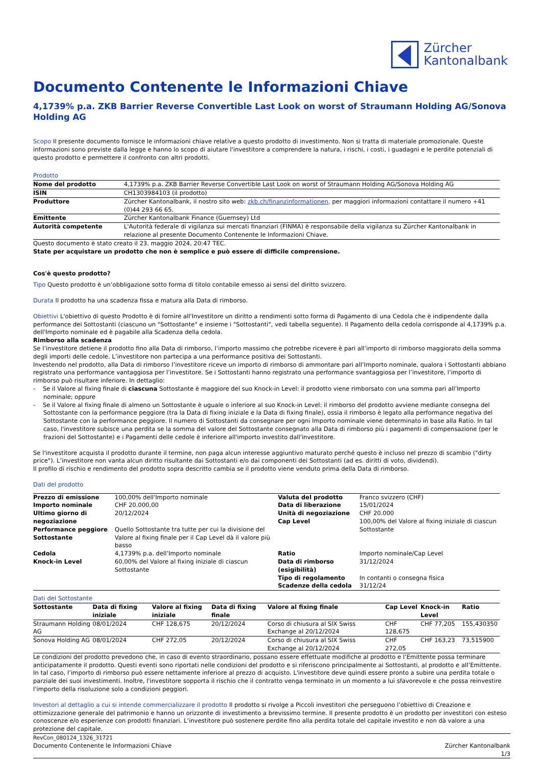Zürcher
Kantonalbank
Documento Contenente le Informazioni Chiave
4,1739% p.a. ZKB Barrier Reverse Convertible Last Look on worst of Straumann Holding AG/Sonova Holding AG
Scopo Il presente documento fornisce le informazioni chiave relative a questo prodotto di investimento. Non si tratta di materiale promozionale. Queste informazioni sono previste dalla legge e hanno lo scopo di aiutare l'investitore a comprendere la natura, i rischi, i costi, i guadagni e le perdite potenziali di questo prodotto e permettere il confronto con altri prodotti.
Prodotto
| Nome del prodotto | 4,1739% p.a. ZKB Barrier Reverse Convertible Last Look on worst of Straumann Holding AG/Sonova Holding AG |
| ISIN | CH1303984103 (il prodotto) |
| Produttore | Zürcher Kantonalbank, il nostro sito web: zkb.ch/finanzinformationen, per maggiori informazioni contattare il numero +41 (0)44 293 66 65. |
| Emittente | Zürcher Kantonalbank Finance (Guernsey) Ltd |
| Autorità competente | L'Autorità federale di vigilanza sui mercati finanziari (FINMA) è responsabile della vigilanza su Zürcher Kantonalbank in relazione al presente Documento Contenente le Informazioni Chiave. |
Questo documento è stato creato il 23. maggio 2024, 20:47 TEC.
State per acquistare un prodotto che non è semplice e può essere di difficile comprensione.
Cos'è questo prodotto?
Tipo Questo prodotto è un’obbligazione sotto forma di titolo contabile emesso ai sensi del diritto svizzero.
Durata Il prodotto ha una scadenza fissa e matura alla Data di rimborso.
Obiettivi L'obiettivo di questo Prodotto è di fornire all'Investitore un diritto a rendimenti sotto forma di Pagamento di una Cedola che è indipendente dalla performance dei Sottostanti (ciascuno un "Sottostante" e insieme i "Sottostanti", vedi tabella seguente). Il Pagamento della cedola corrisponde al 4,1739% p.a. dell'Importo nominale ed è pagabile alla Scadenza della cedola.
Rimborso alla scadenza
Se l’investitore detiene il prodotto fino alla Data di rimborso, l’importo massimo che potrebbe ricevere è pari all’importo di rimborso maggiorato della somma degli importi delle cedole. L’investitore non partecipa a una performance positiva dei Sottostanti.
Investendo nel prodotto, alla Data di rimborso l’investitore riceve un importo di rimborso di ammontare pari all’Importo nominale, qualora i Sottostanti abbiano registrato una performance vantaggiosa per l’investitore. Se i Sottostanti hanno registrato una performance svantaggiosa per l’investitore, l’importo di rimborso può risultare inferiore. In dettaglio:
- Se il Valore al fixing finale di ciascuna Sottostante è maggiore del suo Knock-in Level: il prodotto viene rimborsato con una somma pari all’Importo nominale; oppure
- Se il Valore al fixing finale di almeno un Sottostante è uguale o inferiore al suo Knock-in Level: il rimborso del prodotto avviene mediante consegna del Sottostante con la performance peggiore (tra la Data di fixing iniziale e la Data di fixing finale), ossia il rimborso è legato alla performance negativa del Sottostante con la performance peggiore. Il numero di Sottostanti da consegnare per ogni Importo nominale viene determinato in base alla Ratio. In tal caso, l'investitore subisce una perdita se la somma del valore del Sottostante consegnato alla Data di rimborso più i pagamenti di compensazione (per le frazioni del Sottostante) e i Pagamenti delle cedole è inferiore all'importo investito dall'investitore.
Se l'investitore acquista il prodotto durante il termine, non paga alcun interesse aggiuntivo maturato perché questo è incluso nel prezzo di scambio ("dirty price"). L’investitore non vanta alcun diritto risultante dai Sottostanti e/o dai componenti dei Sottostanti (ad es. diritti di voto, dividendi).
Il profilo di rischio e rendimento del prodotto sopra descritto cambia se il prodotto viene venduto prima della Data di rimborso.
Dati del prodotto
| Prezzo di emissione Importo nominale Ultimo giorno di negoziazione Performance peggiore Sottostante | 100,00% dell'Importo nominale CHF 20.000,00 20/12/2024 Quello Sottostante tra tutte per cui la divisione del Valore al fixing finale per il Cap Level dà il valore più basso | Valuta del prodotto Data di liberazione Unità di negoziazione Cap Level | Franco svizzero (CHF) 15/01/2024 CHF 20.000 100,00% del Valore al fixing iniziale di ciascun Sottostante |
| Cedola Knock-in Level | 4,1739% p.a. dell’Importo nominale 60,00% del Valore al fixing iniziale di ciascun Sottostante | Ratio Data di rimborso (esigibilità) Tipo di regolamento Scadenze della cedola | Importo nominale/Cap Level 31/12/2024 In contanti o consegna fisica 31/12/24 |
Dati del Sottostante
| Sottostante | Data di fixing iniziale | Valore al fixing iniziale | Data di fixing finale | Valore al fixing finale | Cap Level | Knock-in Level | Ratio |
| --- | --- | --- | --- | --- | --- | --- | --- |
| Straumann Holding AG | 08/01/2024 | CHF 128,675 | 20/12/2024 | Corso di chiusura al SIX Swiss Exchange al 20/12/2024 | CHF 128,675 | CHF 77,205 | 155,430350 |
| Sonova Holding AG | 08/01/2024 | CHF 272,05 | 20/12/2024 | Corso di chiusura al SIX Swiss Exchange al 20/12/2024 | CHF 272,05 | CHF 163,23 | 73,515900 |
Le condizioni del prodotto prevedono che, in caso di evento straordinario, possano essere effettuate modifiche al prodotto e l’Emittente possa terminare anticipatamente il prodotto. Questi eventi sono riportati nelle condizioni del prodotto e si riferiscono principalmente ai Sottostanti, al prodotto e all’Emittente. In tal caso, l’importo di rimborso può essere nettamente inferiore al prezzo di acquisto. L'investitore deve quindi essere pronto a subire una perdita totale o parziale dei suoi investimenti. Inoltre, l'investitore sopporta il rischio che il contratto venga terminato in un momento a lui sfavorevole e che possa reinvestire l'importo della risoluzione solo a condizioni peggiori.
Investori al dettaglio a cui si intende commercializzare il prodotto Il prodotto si rivolge a Piccoli investitori che perseguono l’obiettivo di Creazione e ottimizzazione generale del patrimonio e hanno un orizzonte di investimento a brevissimo termine. Il presente prodotto è un prodotto per investitori con esteso conoscenze e/o esperienze con prodotti finanziari. L’investitore può sostenere perdite fino alla perdita totale del capitale investito e non dà valore a una protezione del capitale.
RevCon_080124_1326_31721
Documento Contenente le Informazioni Chiave
Zürcher Kantonalbank
1/3